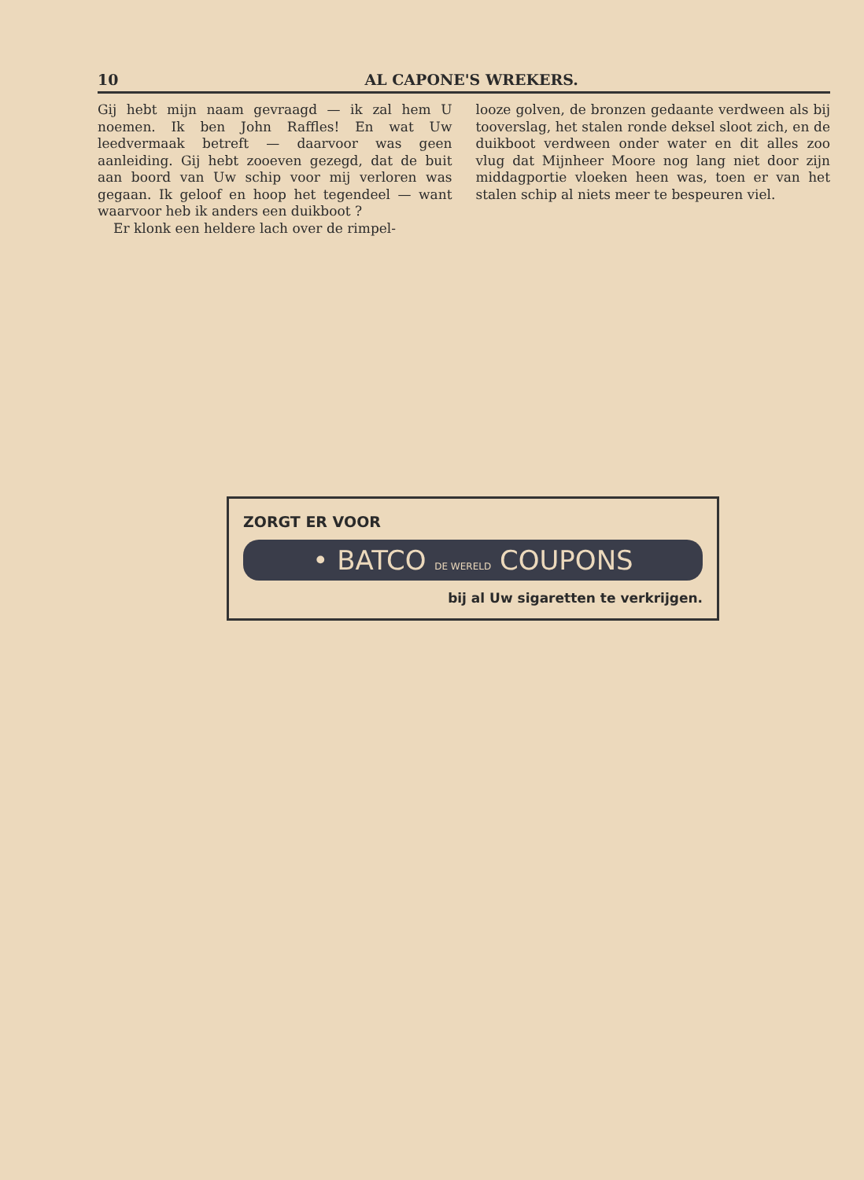10 AL CAPONE'S WREKERS.
Gij hebt mijn naam gevraagd — ik zal hem U noemen. Ik ben John Raffles! En wat Uw leedvermaak betreft — daarvoor was geen aanleiding. Gij hebt zooeven gezegd, dat de buit aan boord van Uw schip voor mij verloren was gegaan. Ik geloof en hoop het tegendeel — want waarvoor heb ik anders een duikboot ?
Er klonk een heldere lach over de rimpel-
looze golven, de bronzen gedaante verdween als bij tooverslag, het stalen ronde deksel sloot zich, en de duikboot verdween onder water en dit alles zoo vlug dat Mijnheer Moore nog lang niet door zijn middagportie vloeken heen was, toen er van het stalen schip al niets meer te bespeuren viel.
ZORGT ER VOOR
• BATCO DE WERELD COUPONS
bij al Uw sigaretten te verkrijgen.